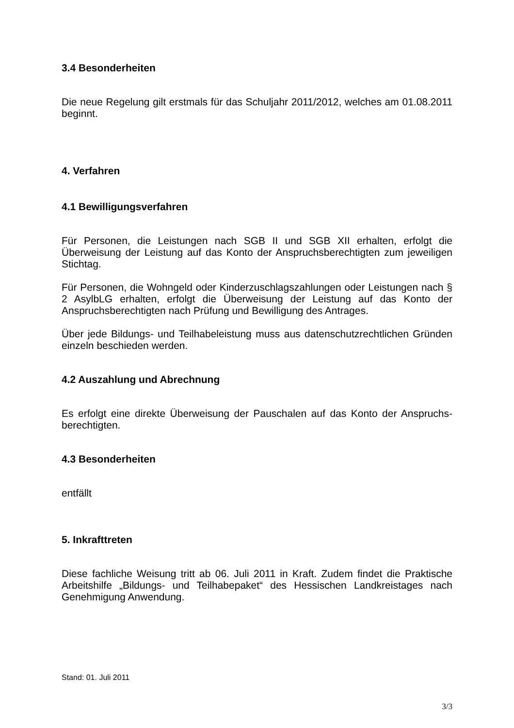3.4 Besonderheiten
Die neue Regelung gilt erstmals für das Schuljahr 2011/2012, welches am 01.08.2011 beginnt.
4. Verfahren
4.1 Bewilligungsverfahren
Für Personen, die Leistungen nach SGB II und SGB XII erhalten, erfolgt die Überweisung der Leistung auf das Konto der Anspruchsberechtigten zum jeweiligen Stichtag.
Für Personen, die Wohngeld oder Kinderzuschlagszahlungen oder Leistungen nach § 2 AsylbLG erhalten, erfolgt die Überweisung der Leistung auf das Konto der Anspruchsberechtigten nach Prüfung und Bewilligung des Antrages.
Über jede Bildungs- und Teilhabeleistung muss aus datenschutzrechtlichen Gründen einzeln beschieden werden.
4.2 Auszahlung und Abrechnung
Es erfolgt eine direkte Überweisung der Pauschalen auf das Konto der Anspruchs-berechtigten.
4.3 Besonderheiten
entfällt
5. Inkrafttreten
Diese fachliche Weisung tritt ab 06. Juli 2011 in Kraft. Zudem findet die Praktische Arbeitshilfe „Bildungs- und Teilhabepaket“ des Hessischen Landkreistages nach Genehmigung Anwendung.
Stand: 01. Juli 2011
3/3